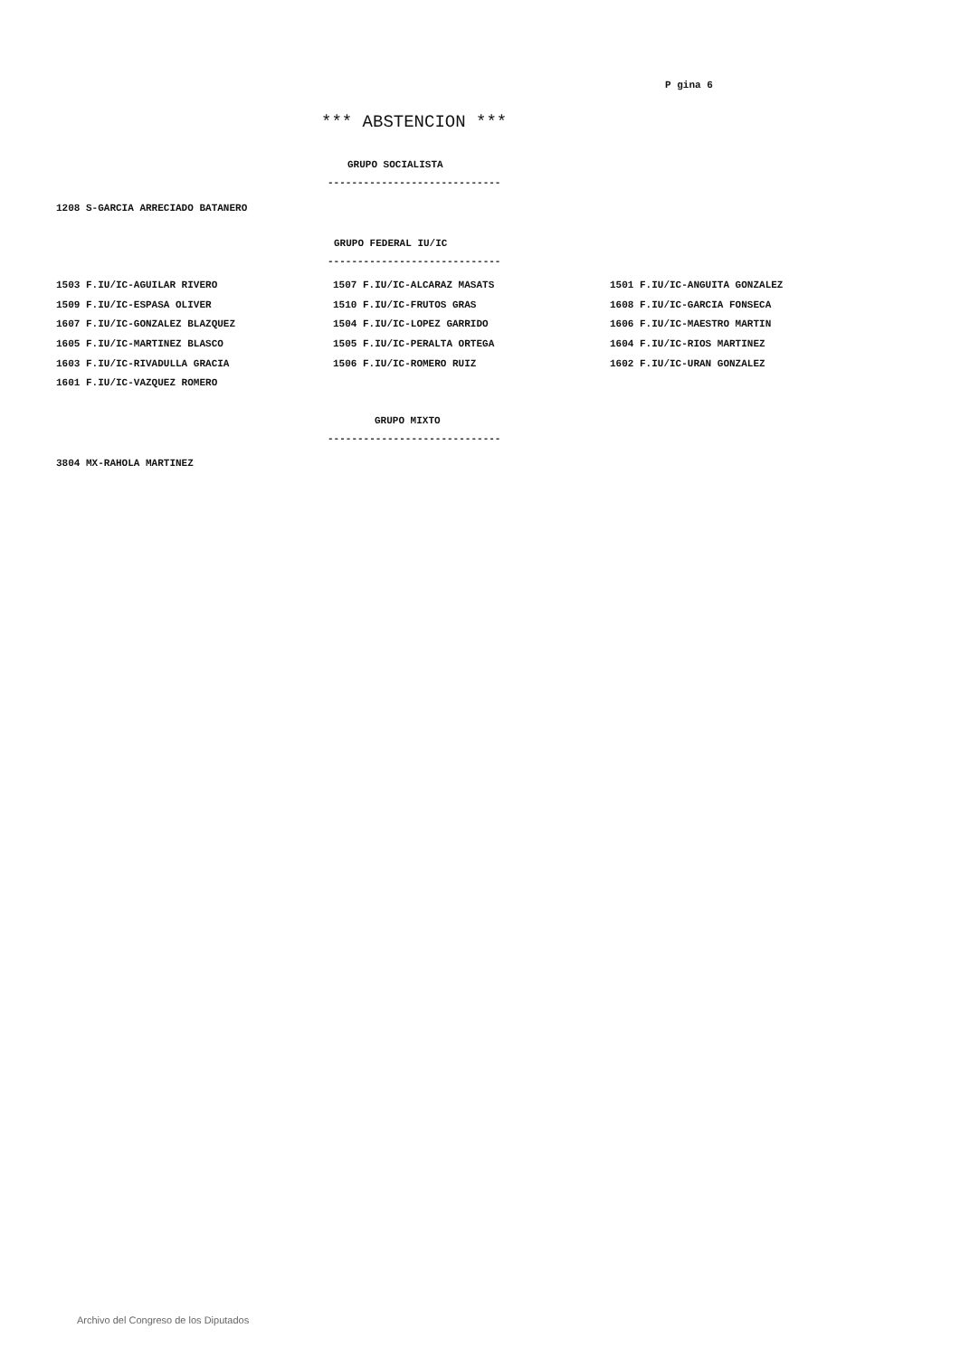P gina 6
*** ABSTENCION ***
GRUPO SOCIALISTA
-----------------------------
| 1208 S-GARCIA ARRECIADO BATANERO |
GRUPO FEDERAL IU/IC
-----------------------------
| 1503 F.IU/IC-AGUILAR RIVERO | 1507 F.IU/IC-ALCARAZ MASATS | 1501 F.IU/IC-ANGUITA GONZALEZ |
| 1509 F.IU/IC-ESPASA OLIVER | 1510 F.IU/IC-FRUTOS GRAS | 1608 F.IU/IC-GARCIA FONSECA |
| 1607 F.IU/IC-GONZALEZ BLAZQUEZ | 1504 F.IU/IC-LOPEZ GARRIDO | 1606 F.IU/IC-MAESTRO MARTIN |
| 1605 F.IU/IC-MARTINEZ BLASCO | 1505 F.IU/IC-PERALTA ORTEGA | 1604 F.IU/IC-RIOS MARTINEZ |
| 1603 F.IU/IC-RIVADULLA GRACIA | 1506 F.IU/IC-ROMERO RUIZ | 1602 F.IU/IC-URAN GONZALEZ |
| 1601 F.IU/IC-VAZQUEZ ROMERO | | |
GRUPO MIXTO
-----------------------------
| 3804 MX-RAHOLA MARTINEZ |
Archivo del Congreso de los Diputados